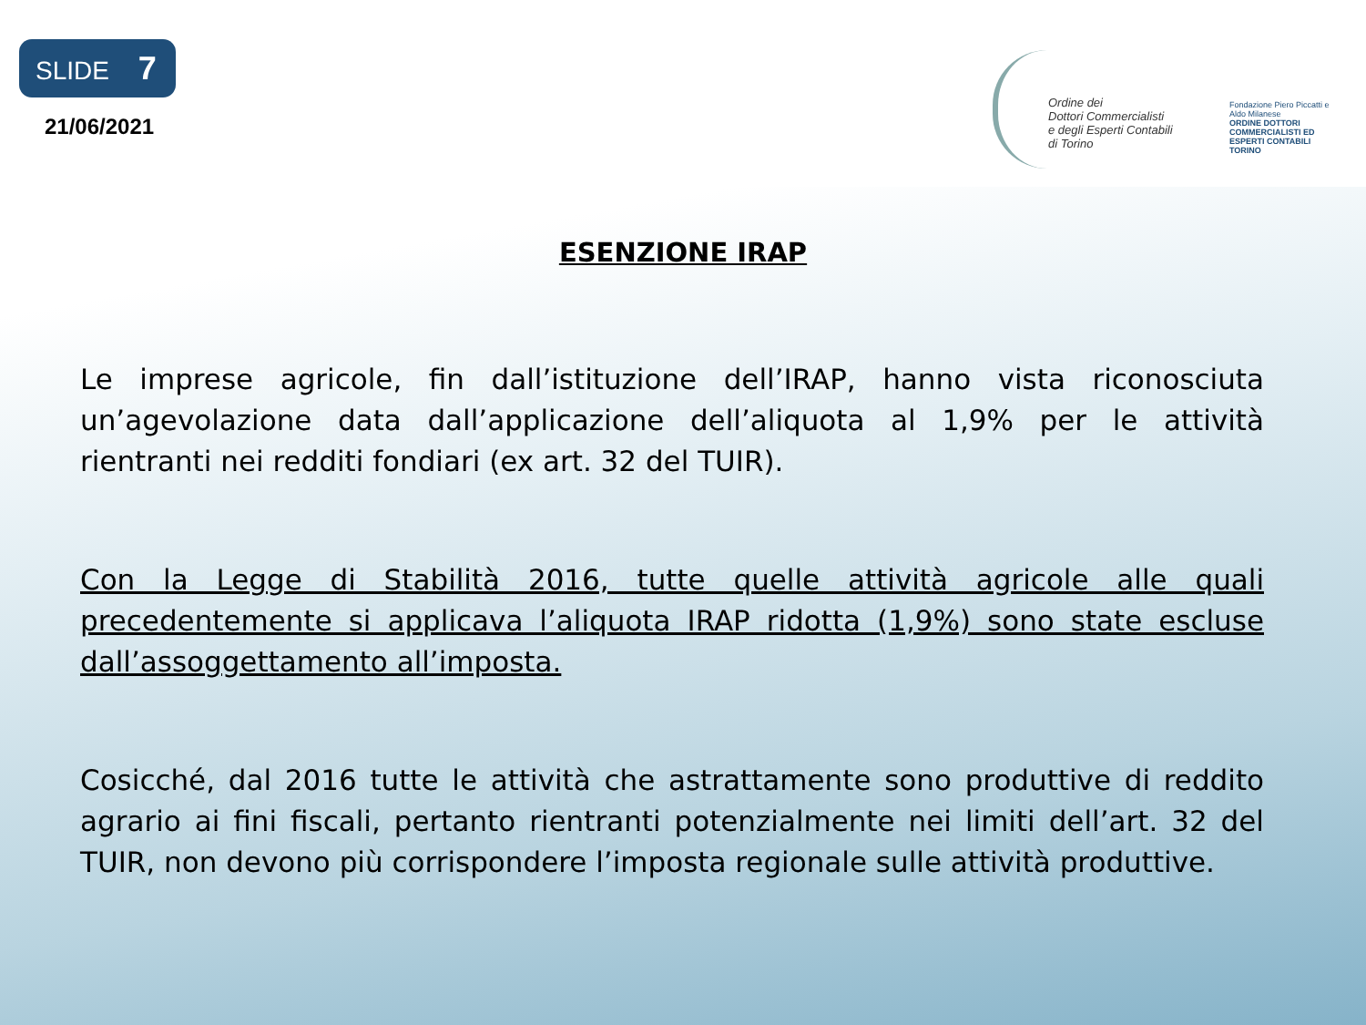SLIDE 7
21/06/2021
Ordine dei
Dottori Commercialisti
e degli Esperti Contabili
di Torino
Fondazione Piero Piccatti e Aldo Milanese
ORDINE DOTTORI COMMERCIALISTI ED ESPERTI CONTABILI TORINO
ESENZIONE IRAP
Le imprese agricole, fin dall’istituzione dell’IRAP, hanno vista riconosciuta un’agevolazione data dall’applicazione dell’aliquota al 1,9% per le attività rientranti nei redditi fondiari (ex art. 32 del TUIR).
Con la Legge di Stabilità 2016, tutte quelle attività agricole alle quali precedentemente si applicava l’aliquota IRAP ridotta (1,9%) sono state escluse dall’assoggettamento all’imposta.
Cosicché, dal 2016 tutte le attività che astrattamente sono produttive di reddito agrario ai fini fiscali, pertanto rientranti potenzialmente nei limiti dell’art. 32 del TUIR, non devono più corrispondere l’imposta regionale sulle attività produttive.